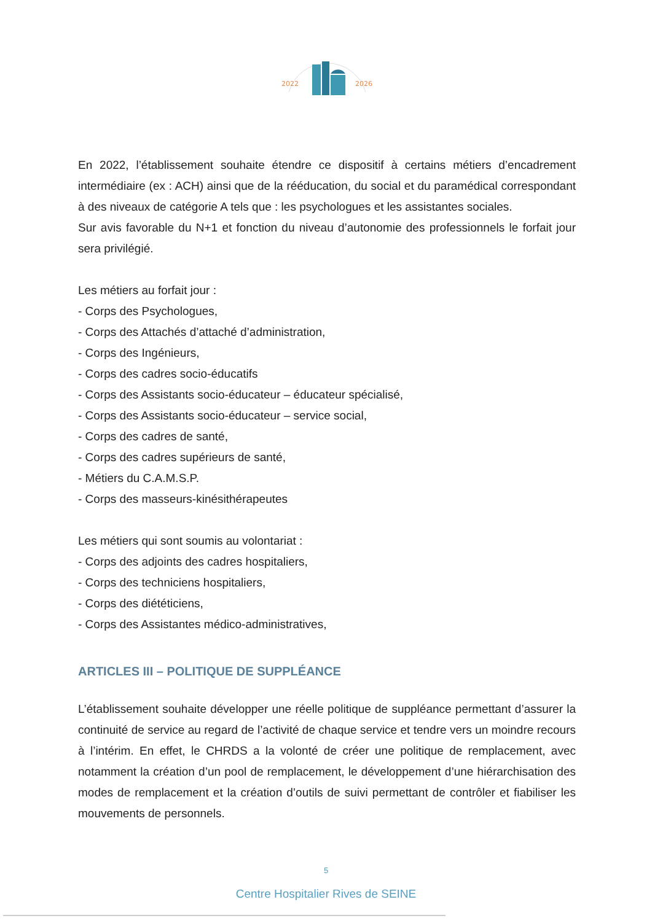2022
2026
En 2022, l’établissement souhaite étendre ce dispositif à certains métiers d’encadrement intermédiaire (ex : ACH) ainsi que de la rééducation, du social et du paramédical correspondant à des niveaux de catégorie A tels que : les psychologues et les assistantes sociales.
Sur avis favorable du N+1 et fonction du niveau d’autonomie des professionnels le forfait jour sera privilégié.
Les métiers au forfait jour :
- Corps des Psychologues,
- Corps des Attachés d’attaché d’administration,
- Corps des Ingénieurs,
- Corps des cadres socio-éducatifs
- Corps des Assistants socio-éducateur – éducateur spécialisé,
- Corps des Assistants socio-éducateur – service social,
- Corps des cadres de santé,
- Corps des cadres supérieurs de santé,
- Métiers du C.A.M.S.P.
- Corps des masseurs-kinésithérapeutes
Les métiers qui sont soumis au volontariat :
- Corps des adjoints des cadres hospitaliers,
- Corps des techniciens hospitaliers,
- Corps des diététiciens,
- Corps des Assistantes médico-administratives,
ARTICLES III – POLITIQUE DE SUPPLÉANCE
L’établissement souhaite développer une réelle politique de suppléance permettant d’assurer la continuité de service au regard de l’activité de chaque service et tendre vers un moindre recours à l’intérim. En effet, le CHRDS a la volonté de créer une politique de remplacement, avec notamment la création d’un pool de remplacement, le développement d’une hiérarchisation des modes de remplacement et la création d’outils de suivi permettant de contrôler et fiabiliser les mouvements de personnels.
5
Centre Hospitalier Rives de SEINE